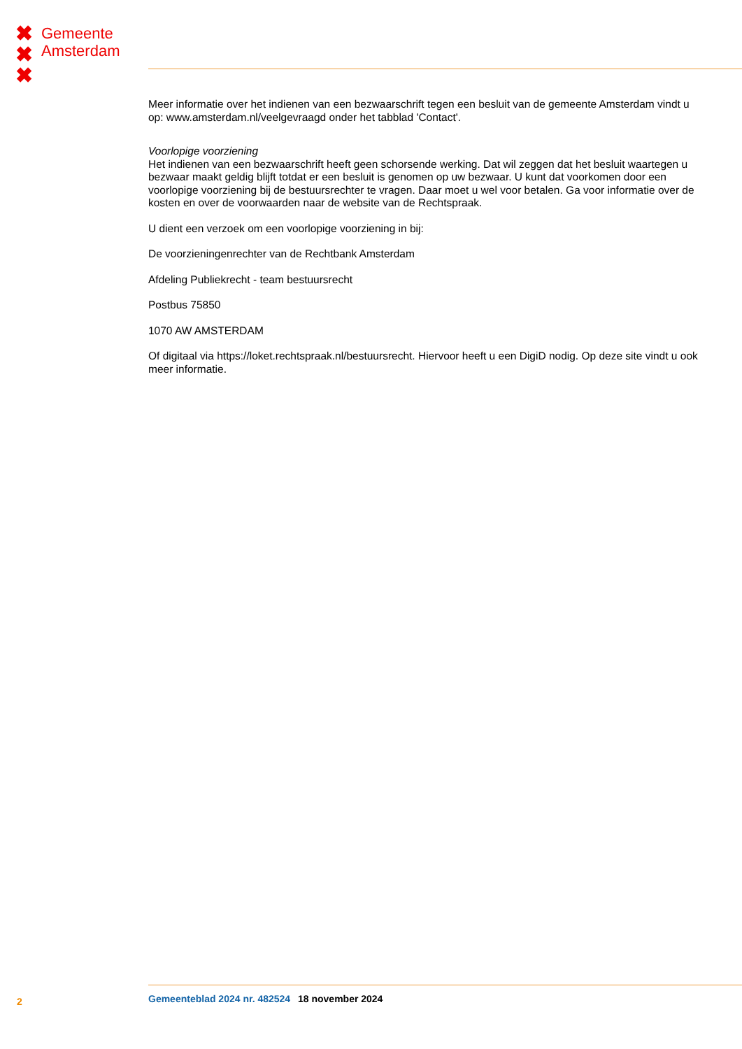✖
✖
✖
Gemeente
Amsterdam
Meer informatie over het indienen van een bezwaarschrift tegen een besluit van de gemeente Amsterdam vindt u op: www.amsterdam.nl/veelgevraagd onder het tabblad 'Contact'.
Voorlopige voorziening
Het indienen van een bezwaarschrift heeft geen schorsende werking. Dat wil zeggen dat het besluit waartegen u bezwaar maakt geldig blijft totdat er een besluit is genomen op uw bezwaar. U kunt dat voorkomen door een voorlopige voorziening bij de bestuursrechter te vragen. Daar moet u wel voor betalen. Ga voor informatie over de kosten en over de voorwaarden naar de website van de Rechtspraak.
U dient een verzoek om een voorlopige voorziening in bij:
De voorzieningenrechter van de Rechtbank Amsterdam
Afdeling Publiekrecht - team bestuursrecht
Postbus 75850
1070 AW AMSTERDAM
Of digitaal via https://loket.rechtspraak.nl/bestuursrecht. Hiervoor heeft u een DigiD nodig. Op deze site vindt u ook meer informatie.
2 Gemeenteblad 2024 nr. 482524 18 november 2024